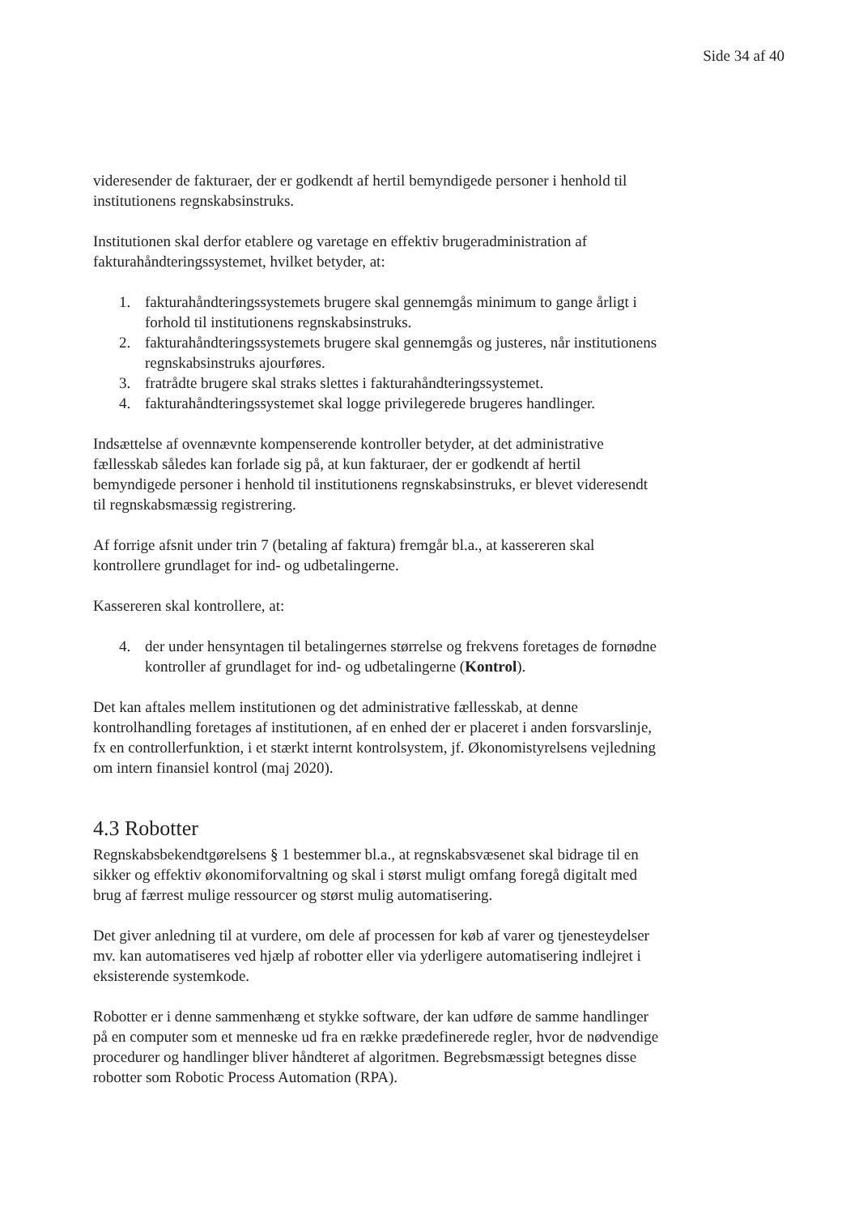Side 34 af 40
videresender de fakturaer, der er godkendt af hertil bemyndigede personer i henhold til institutionens regnskabsinstruks.
Institutionen skal derfor etablere og varetage en effektiv brugeradministration af fakturahåndteringssystemet, hvilket betyder, at:
1. fakturahåndteringssystemets brugere skal gennemgås minimum to gange årligt i forhold til institutionens regnskabsinstruks.
2. fakturahåndteringssystemets brugere skal gennemgås og justeres, når institutionens regnskabsinstruks ajourføres.
3. fratrådte brugere skal straks slettes i fakturahåndteringssystemet.
4. fakturahåndteringssystemet skal logge privilegerede brugeres handlinger.
Indsættelse af ovennævnte kompenserende kontroller betyder, at det administrative fællesskab således kan forlade sig på, at kun fakturaer, der er godkendt af hertil bemyndigede personer i henhold til institutionens regnskabsinstruks, er blevet videresendt til regnskabsmæssig registrering.
Af forrige afsnit under trin 7 (betaling af faktura) fremgår bl.a., at kassereren skal kontrollere grundlaget for ind- og udbetalingerne.
Kassereren skal kontrollere, at:
4. der under hensyntagen til betalingernes størrelse og frekvens foretages de fornødne kontroller af grundlaget for ind- og udbetalingerne (Kontrol).
Det kan aftales mellem institutionen og det administrative fællesskab, at denne kontrolhandling foretages af institutionen, af en enhed der er placeret i anden forsvarslinje, fx en controllerfunktion, i et stærkt internt kontrolsystem, jf. Økonomistyrelsens vejledning om intern finansiel kontrol (maj 2020).
4.3 Robotter
Regnskabsbekendtgørelsens § 1 bestemmer bl.a., at regnskabsvæsenet skal bidrage til en sikker og effektiv økonomiforvaltning og skal i størst muligt omfang foregå digitalt med brug af færrest mulige ressourcer og størst mulig automatisering.
Det giver anledning til at vurdere, om dele af processen for køb af varer og tjenesteydelser mv. kan automatiseres ved hjælp af robotter eller via yderligere automatisering indlejret i eksisterende systemkode.
Robotter er i denne sammenhæng et stykke software, der kan udføre de samme handlinger på en computer som et menneske ud fra en række prædefinerede regler, hvor de nødvendige procedurer og handlinger bliver håndteret af algoritmen. Begrebsmæssigt betegnes disse robotter som Robotic Process Automation (RPA).